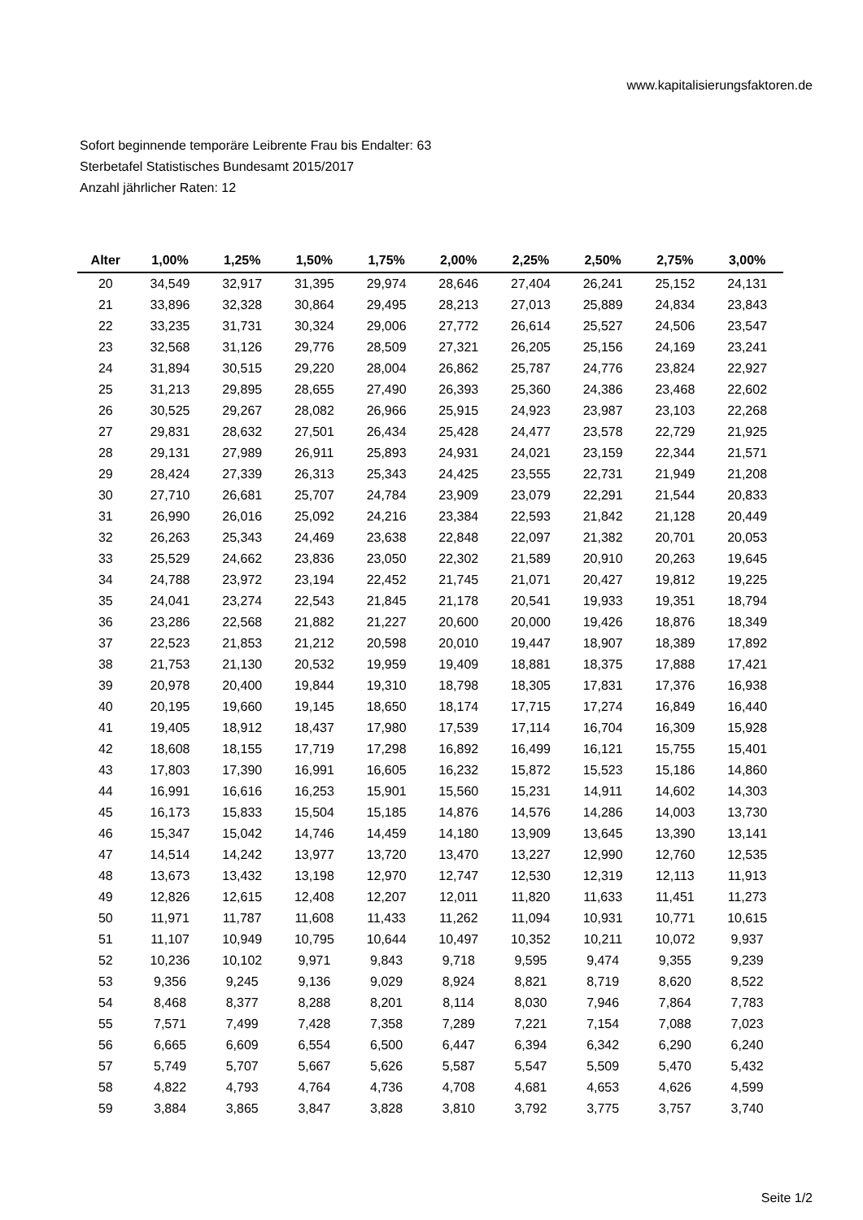www.kapitalisierungsfaktoren.de
Sofort beginnende temporäre Leibrente Frau bis Endalter: 63
Sterbetafel Statistisches Bundesamt 2015/2017
Anzahl jährlicher Raten: 12
| Alter | 1,00% | 1,25% | 1,50% | 1,75% | 2,00% | 2,25% | 2,50% | 2,75% | 3,00% |
| --- | --- | --- | --- | --- | --- | --- | --- | --- | --- |
| 20 | 34,549 | 32,917 | 31,395 | 29,974 | 28,646 | 27,404 | 26,241 | 25,152 | 24,131 |
| 21 | 33,896 | 32,328 | 30,864 | 29,495 | 28,213 | 27,013 | 25,889 | 24,834 | 23,843 |
| 22 | 33,235 | 31,731 | 30,324 | 29,006 | 27,772 | 26,614 | 25,527 | 24,506 | 23,547 |
| 23 | 32,568 | 31,126 | 29,776 | 28,509 | 27,321 | 26,205 | 25,156 | 24,169 | 23,241 |
| 24 | 31,894 | 30,515 | 29,220 | 28,004 | 26,862 | 25,787 | 24,776 | 23,824 | 22,927 |
| 25 | 31,213 | 29,895 | 28,655 | 27,490 | 26,393 | 25,360 | 24,386 | 23,468 | 22,602 |
| 26 | 30,525 | 29,267 | 28,082 | 26,966 | 25,915 | 24,923 | 23,987 | 23,103 | 22,268 |
| 27 | 29,831 | 28,632 | 27,501 | 26,434 | 25,428 | 24,477 | 23,578 | 22,729 | 21,925 |
| 28 | 29,131 | 27,989 | 26,911 | 25,893 | 24,931 | 24,021 | 23,159 | 22,344 | 21,571 |
| 29 | 28,424 | 27,339 | 26,313 | 25,343 | 24,425 | 23,555 | 22,731 | 21,949 | 21,208 |
| 30 | 27,710 | 26,681 | 25,707 | 24,784 | 23,909 | 23,079 | 22,291 | 21,544 | 20,833 |
| 31 | 26,990 | 26,016 | 25,092 | 24,216 | 23,384 | 22,593 | 21,842 | 21,128 | 20,449 |
| 32 | 26,263 | 25,343 | 24,469 | 23,638 | 22,848 | 22,097 | 21,382 | 20,701 | 20,053 |
| 33 | 25,529 | 24,662 | 23,836 | 23,050 | 22,302 | 21,589 | 20,910 | 20,263 | 19,645 |
| 34 | 24,788 | 23,972 | 23,194 | 22,452 | 21,745 | 21,071 | 20,427 | 19,812 | 19,225 |
| 35 | 24,041 | 23,274 | 22,543 | 21,845 | 21,178 | 20,541 | 19,933 | 19,351 | 18,794 |
| 36 | 23,286 | 22,568 | 21,882 | 21,227 | 20,600 | 20,000 | 19,426 | 18,876 | 18,349 |
| 37 | 22,523 | 21,853 | 21,212 | 20,598 | 20,010 | 19,447 | 18,907 | 18,389 | 17,892 |
| 38 | 21,753 | 21,130 | 20,532 | 19,959 | 19,409 | 18,881 | 18,375 | 17,888 | 17,421 |
| 39 | 20,978 | 20,400 | 19,844 | 19,310 | 18,798 | 18,305 | 17,831 | 17,376 | 16,938 |
| 40 | 20,195 | 19,660 | 19,145 | 18,650 | 18,174 | 17,715 | 17,274 | 16,849 | 16,440 |
| 41 | 19,405 | 18,912 | 18,437 | 17,980 | 17,539 | 17,114 | 16,704 | 16,309 | 15,928 |
| 42 | 18,608 | 18,155 | 17,719 | 17,298 | 16,892 | 16,499 | 16,121 | 15,755 | 15,401 |
| 43 | 17,803 | 17,390 | 16,991 | 16,605 | 16,232 | 15,872 | 15,523 | 15,186 | 14,860 |
| 44 | 16,991 | 16,616 | 16,253 | 15,901 | 15,560 | 15,231 | 14,911 | 14,602 | 14,303 |
| 45 | 16,173 | 15,833 | 15,504 | 15,185 | 14,876 | 14,576 | 14,286 | 14,003 | 13,730 |
| 46 | 15,347 | 15,042 | 14,746 | 14,459 | 14,180 | 13,909 | 13,645 | 13,390 | 13,141 |
| 47 | 14,514 | 14,242 | 13,977 | 13,720 | 13,470 | 13,227 | 12,990 | 12,760 | 12,535 |
| 48 | 13,673 | 13,432 | 13,198 | 12,970 | 12,747 | 12,530 | 12,319 | 12,113 | 11,913 |
| 49 | 12,826 | 12,615 | 12,408 | 12,207 | 12,011 | 11,820 | 11,633 | 11,451 | 11,273 |
| 50 | 11,971 | 11,787 | 11,608 | 11,433 | 11,262 | 11,094 | 10,931 | 10,771 | 10,615 |
| 51 | 11,107 | 10,949 | 10,795 | 10,644 | 10,497 | 10,352 | 10,211 | 10,072 | 9,937 |
| 52 | 10,236 | 10,102 | 9,971 | 9,843 | 9,718 | 9,595 | 9,474 | 9,355 | 9,239 |
| 53 | 9,356 | 9,245 | 9,136 | 9,029 | 8,924 | 8,821 | 8,719 | 8,620 | 8,522 |
| 54 | 8,468 | 8,377 | 8,288 | 8,201 | 8,114 | 8,030 | 7,946 | 7,864 | 7,783 |
| 55 | 7,571 | 7,499 | 7,428 | 7,358 | 7,289 | 7,221 | 7,154 | 7,088 | 7,023 |
| 56 | 6,665 | 6,609 | 6,554 | 6,500 | 6,447 | 6,394 | 6,342 | 6,290 | 6,240 |
| 57 | 5,749 | 5,707 | 5,667 | 5,626 | 5,587 | 5,547 | 5,509 | 5,470 | 5,432 |
| 58 | 4,822 | 4,793 | 4,764 | 4,736 | 4,708 | 4,681 | 4,653 | 4,626 | 4,599 |
| 59 | 3,884 | 3,865 | 3,847 | 3,828 | 3,810 | 3,792 | 3,775 | 3,757 | 3,740 |
Seite 1/2